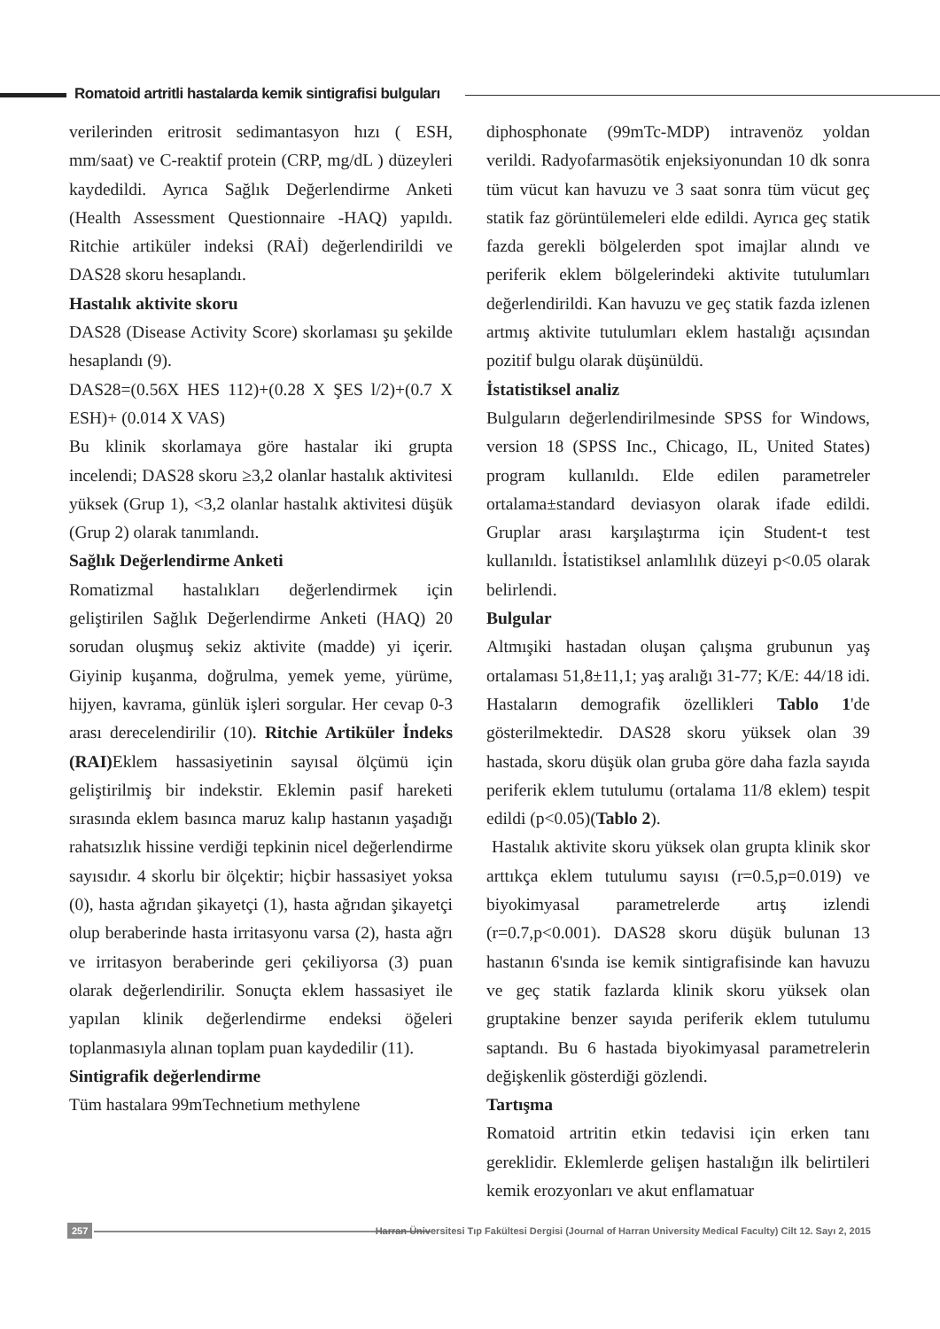Romatoid artritli hastalarda kemik sintigrafisi bulguları
verilerinden eritrosit sedimantasyon hızı ( ESH, mm/saat) ve C-reaktif protein (CRP, mg/dL ) düzeyleri kaydedildi. Ayrıca Sağlık Değerlendirme Anketi (Health Assessment Questionnaire -HAQ) yapıldı. Ritchie artiküler indeksi (RAİ) değerlendirildi ve DAS28 skoru hesaplandı.
Hastalık aktivite skoru
DAS28 (Disease Activity Score) skorlaması şu şekilde hesaplandı (9).
DAS28=(0.56X HES 112)+(0.28 X ŞES l/2)+(0.7 X ESH)+ (0.014 X VAS)
Bu klinik skorlamaya göre hastalar iki grupta incelendi; DAS28 skoru ≥3,2 olanlar hastalık aktivitesi yüksek (Grup 1), <3,2 olanlar hastalık aktivitesi düşük (Grup 2) olarak tanımlandı.
Sağlık Değerlendirme Anketi
Romatizmal hastalıkları değerlendirmek için geliştirilen Sağlık Değerlendirme Anketi (HAQ) 20 sorudan oluşmuş sekiz aktivite (madde) yi içerir. Giyinip kuşanma, doğrulma, yemek yeme, yürüme, hijyen, kavrama, günlük işleri sorgular. Her cevap 0-3 arası derecelendirilir (10). Ritchie Artiküler İndeks (RAI) Eklem hassasiyetinin sayısal ölçümü için geliştirilmiş bir indekstir. Eklemin pasif hareketi sırasında eklem basınca maruz kalıp hastanın yaşadığı rahatsızlık hissine verdiği tepkinin nicel değerlendirme sayısıdır. 4 skorlu bir ölçektir; hiçbir hassasiyet yoksa (0), hasta ağrıdan şikayetçi (1), hasta ağrıdan şikayetçi olup beraberinde hasta irritasyonu varsa (2), hasta ağrı ve irritasyon beraberinde geri çekiliyorsa (3) puan olarak değerlendirilir. Sonuçta eklem hassasiyet ile yapılan klinik değerlendirme endeksi öğeleri toplanmasıyla alınan toplam puan kaydedilir (11).
Sintigrafik değerlendirme
Tüm hastalara 99mTechnetium methylene
diphosphonate (99mTc-MDP) intravenöz yoldan verildi. Radyofarmasötik enjeksiyonundan 10 dk sonra tüm vücut kan havuzu ve 3 saat sonra tüm vücut geç statik faz görüntülemeleri elde edildi. Ayrıca geç statik fazda gerekli bölgelerden spot imajlar alındı ve periferik eklem bölgelerindeki aktivite tutulumları değerlendirildi. Kan havuzu ve geç statik fazda izlenen artmış aktivite tutulumları eklem hastalığı açısından pozitif bulgu olarak düşünüldü.
İstatistiksel analiz
Bulguların değerlendirilmesinde SPSS for Windows, version 18 (SPSS Inc., Chicago, IL, United States) program kullanıldı. Elde edilen parametreler ortalama±standard deviasyon olarak ifade edildi. Gruplar arası karşılaştırma için Student-t test kullanıldı. İstatistiksel anlamlılık düzeyi p<0.05 olarak belirlendi.
Bulgular
Altmışiki hastadan oluşan çalışma grubunun yaş ortalaması 51,8±11,1; yaş aralığı 31-77; K/E: 44/18 idi. Hastaların demografik özellikleri Tablo 1'de gösterilmektedir. DAS28 skoru yüksek olan 39 hastada, skoru düşük olan gruba göre daha fazla sayıda periferik eklem tutulumu (ortalama 11/8 eklem) tespit edildi (p<0.05)(Tablo 2).
Hastalık aktivite skoru yüksek olan grupta klinik skor arttıkça eklem tutulumu sayısı (r=0.5,p=0.019) ve biyokimyasal parametrelerde artış izlendi (r=0.7,p<0.001). DAS28 skoru düşük bulunan 13 hastanın 6'sında ise kemik sintigrafisinde kan havuzu ve geç statik fazlarda klinik skoru yüksek olan gruptakine benzer sayıda periferik eklem tutulumu saptandı. Bu 6 hastada biyokimyasal parametrelerin değişkenlik gösterdiği gözlendi.
Tartışma
Romatoid artritin etkin tedavisi için erken tanı gereklidir. Eklemlerde gelişen hastalığın ilk belirtileri kemik erozyonları ve akut enflamatuar
257
Harran Üniversitesi Tıp Fakültesi Dergisi (Journal of Harran University Medical Faculty) Cilt 12. Sayı 2, 2015